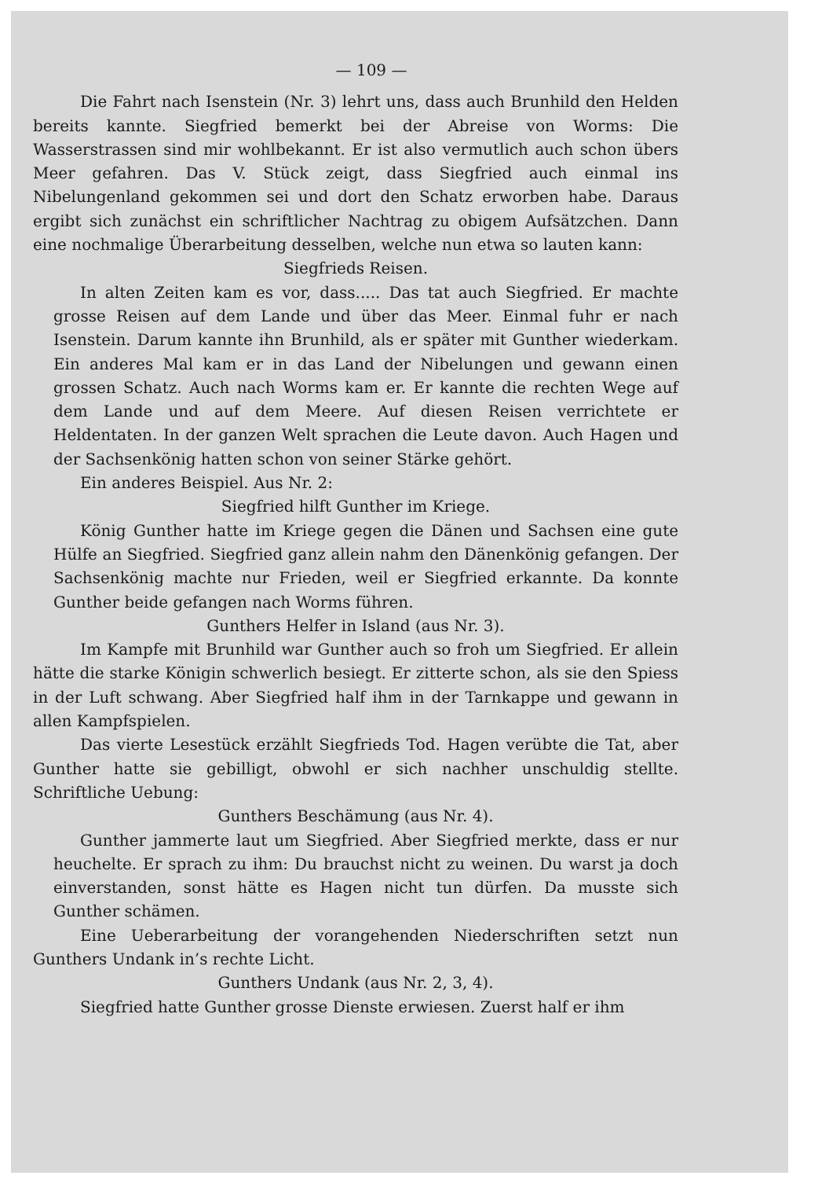— 109 —
Die Fahrt nach Isenstein (Nr. 3) lehrt uns, dass auch Brunhild den Helden bereits kannte. Siegfried bemerkt bei der Abreise von Worms: Die Wasserstrassen sind mir wohlbekannt. Er ist also vermutlich auch schon übers Meer gefahren. Das V. Stück zeigt, dass Siegfried auch einmal ins Nibelungenland gekommen sei und dort den Schatz erworben habe. Daraus ergibt sich zunächst ein schriftlicher Nachtrag zu obigem Aufsätzchen. Dann eine nochmalige Überarbeitung desselben, welche nun etwa so lauten kann:
Siegfrieds Reisen.
In alten Zeiten kam es vor, dass..... Das tat auch Siegfried. Er machte grosse Reisen auf dem Lande und über das Meer. Einmal fuhr er nach Isenstein. Darum kannte ihn Brunhild, als er später mit Gunther wiederkam. Ein anderes Mal kam er in das Land der Nibelungen und gewann einen grossen Schatz. Auch nach Worms kam er. Er kannte die rechten Wege auf dem Lande und auf dem Meere. Auf diesen Reisen verrichtete er Heldentaten. In der ganzen Welt sprachen die Leute davon. Auch Hagen und der Sachsenkönig hatten schon von seiner Stärke gehört.
Ein anderes Beispiel. Aus Nr. 2:
Siegfried hilft Gunther im Kriege.
König Gunther hatte im Kriege gegen die Dänen und Sachsen eine gute Hülfe an Siegfried. Siegfried ganz allein nahm den Dänenkönig gefangen. Der Sachsenkönig machte nur Frieden, weil er Siegfried erkannte. Da konnte Gunther beide gefangen nach Worms führen.
Gunthers Helfer in Island (aus Nr. 3).
Im Kampfe mit Brunhild war Gunther auch so froh um Siegfried. Er allein hätte die starke Königin schwerlich besiegt. Er zitterte schon, als sie den Spiess in der Luft schwang. Aber Siegfried half ihm in der Tarnkappe und gewann in allen Kampfspielen.
Das vierte Lesestück erzählt Siegfrieds Tod. Hagen verübte die Tat, aber Gunther hatte sie gebilligt, obwohl er sich nachher unschuldig stellte. Schriftliche Uebung:
Gunthers Beschämung (aus Nr. 4).
Gunther jammerte laut um Siegfried. Aber Siegfried merkte, dass er nur heuchelte. Er sprach zu ihm: Du brauchst nicht zu weinen. Du warst ja doch einverstanden, sonst hätte es Hagen nicht tun dürfen. Da musste sich Gunther schämen.
Eine Ueberarbeitung der vorangehenden Niederschriften setzt nun Gunthers Undank in’s rechte Licht.
Gunthers Undank (aus Nr. 2, 3, 4).
Siegfried hatte Gunther grosse Dienste erwiesen. Zuerst half er ihm